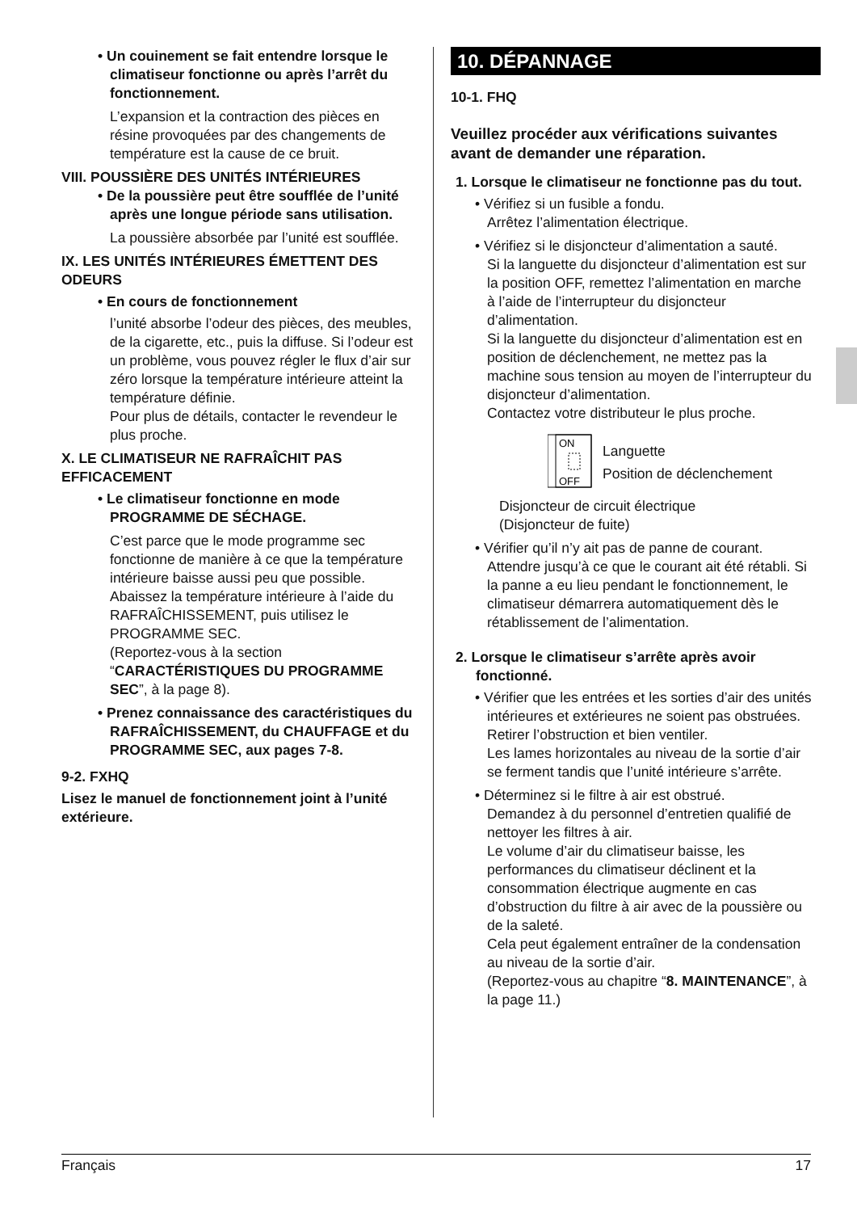• Un couinement se fait entendre lorsque le climatiseur fonctionne ou après l’arrêt du fonctionnement.
L’expansion et la contraction des pièces en résine provoquées par des changements de température est la cause de ce bruit.
VIII. POUSSIÈRE DES UNITÉS INTÉRIEURES
• De la poussière peut être soufflée de l’unité après une longue période sans utilisation.
La poussière absorbée par l’unité est soufflée.
IX. LES UNITÉS INTÉRIEURES ÉMETTENT DES ODEURS
• En cours de fonctionnement
l’unité absorbe l’odeur des pièces, des meubles, de la cigarette, etc., puis la diffuse. Si l’odeur est un problème, vous pouvez régler le flux d’air sur zéro lorsque la température intérieure atteint la température définie.
Pour plus de détails, contacter le revendeur le plus proche.
X. LE CLIMATISEUR NE RAFRAÎCHIT PAS EFFICACEMENT
• Le climatiseur fonctionne en mode PROGRAMME DE SÉCHAGE.
C’est parce que le mode programme sec fonctionne de manière à ce que la température intérieure baisse aussi peu que possible.
Abaissez la température intérieure à l’aide du RAFRAÎCHISSEMENT, puis utilisez le PROGRAMME SEC.
(Reportez-vous à la section “CARACTÉRISTIQUES DU PROGRAMME SEC”, à la page 8).
• Prenez connaissance des caractéristiques du RAFRAÎCHISSEMENT, du CHAUFFAGE et du PROGRAMME SEC, aux pages 7-8.
9-2. FXHQ
Lisez le manuel de fonctionnement joint à l’unité extérieure.
10. DÉPANNAGE
10-1. FHQ
Veuillez procéder aux vérifications suivantes avant de demander une réparation.
1. Lorsque le climatiseur ne fonctionne pas du tout.
• Vérifiez si un fusible a fondu.
Arrêtez l’alimentation électrique.
• Vérifiez si le disjoncteur d’alimentation a sauté.
Si la languette du disjoncteur d’alimentation est sur la position OFF, remettez l’alimentation en marche à l’aide de l’interrupteur du disjoncteur d’alimentation.
Si la languette du disjoncteur d’alimentation est en position de déclenchement, ne mettez pas la machine sous tension au moyen de l’interrupteur du disjoncteur d’alimentation.
Contactez votre distributeur le plus proche.
ON
OFF
Languette
Position de déclenchement
Disjoncteur de circuit électrique
(Disjoncteur de fuite)
• Vérifier qu’il n’y ait pas de panne de courant.
Attendre jusqu’à ce que le courant ait été rétabli. Si la panne a eu lieu pendant le fonctionnement, le climatiseur démarrera automatiquement dès le rétablissement de l’alimentation.
2. Lorsque le climatiseur s’arrête après avoir fonctionné.
• Vérifier que les entrées et les sorties d’air des unités intérieures et extérieures ne soient pas obstruées.
Retirer l’obstruction et bien ventiler.
Les lames horizontales au niveau de la sortie d’air se ferment tandis que l’unité intérieure s’arrête.
• Déterminez si le filtre à air est obstrué.
Demandez à du personnel d’entretien qualifié de nettoyer les filtres à air.
Le volume d’air du climatiseur baisse, les performances du climatiseur déclinent et la consommation électrique augmente en cas d’obstruction du filtre à air avec de la poussière ou de la saleté.
Cela peut également entraîner de la condensation au niveau de la sortie d’air.
(Reportez-vous au chapitre “8. MAINTENANCE”, à la page 11.)
Français 17